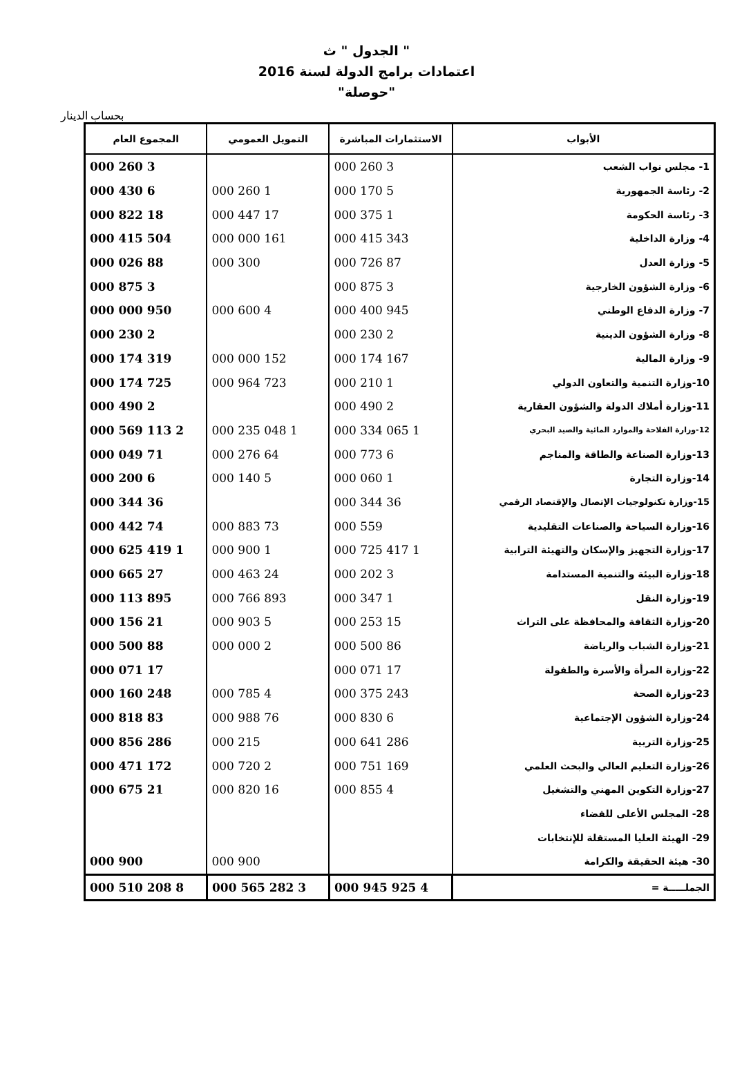الجدول " ث "
اعتمادات برامج الدولة لسنة 2016
"حوصلة"
بحساب الدينار
| الأبواب | الاستثمارات المباشرة | التمويل العمومي | المجموع العام |
| --- | --- | --- | --- |
| 1- مجلس نواب الشعب | 3 260 000 | | 3 260 000 |
| 2- رئاسة الجمهورية | 5 170 000 | 1 260 000 | 6 430 000 |
| 3- رئاسة الحكومة | 1 375 000 | 17 447 000 | 18 822 000 |
| 4- وزارة الداخلية | 343 415 000 | 161 000 000 | 504 415 000 |
| 5- وزارة العدل | 87 726 000 | 300 000 | 88 026 000 |
| 6- وزارة الشؤون الخارجية | 3 875 000 | | 3 875 000 |
| 7- وزارة الدفاع الوطني | 945 400 000 | 4 600 000 | 950 000 000 |
| 8- وزارة الشؤون الدينية | 2 230 000 | | 2 230 000 |
| 9- وزارة المالية | 167 174 000 | 152 000 000 | 319 174 000 |
| 10-وزارة التنمية والتعاون الدولي | 1 210 000 | 723 964 000 | 725 174 000 |
| 11-وزارة أملاك الدولة والشؤون العقارية | 2 490 000 | | 2 490 000 |
| 12-وزارة الفلاحة والموارد المائية والصيد البحري | 1 065 334 000 | 1 048 235 000 | 2 113 569 000 |
| 13-وزارة الصناعة والطاقة والمناجم | 6 773 000 | 64 276 000 | 71 049 000 |
| 14-وزارة التجارة | 1 060 000 | 5 140 000 | 6 200 000 |
| 15-وزارة تكنولوجيات الإتصال والإقتصاد الرقمي | 36 344 000 | | 36 344 000 |
| 16-وزارة السياحة والصناعات التقليدية | 559 000 | 73 883 000 | 74 442 000 |
| 17-وزارة التجهيز والإسكان والتهيئة الترابية | 1 417 725 000 | 1 900 000 | 1 419 625 000 |
| 18-وزارة البيئة والتنمية المستدامة | 3 202 000 | 24 463 000 | 27 665 000 |
| 19-وزارة النقل | 1 347 000 | 893 766 000 | 895 113 000 |
| 20-وزارة الثقافة والمحافظة على التراث | 15 253 000 | 5 903 000 | 21 156 000 |
| 21-وزارة الشباب والرياضة | 86 500 000 | 2 000 000 | 88 500 000 |
| 22-وزارة المرأة والأسرة والطفولة | 17 071 000 | | 17 071 000 |
| 23-وزارة الصحة | 243 375 000 | 4 785 000 | 248 160 000 |
| 24-وزارة الشؤون الإجتماعية | 6 830 000 | 76 988 000 | 83 818 000 |
| 25-وزارة التربية | 286 641 000 | 215 000 | 286 856 000 |
| 26-وزارة التعليم العالي والبحث العلمي | 169 751 000 | 2 720 000 | 172 471 000 |
| 27-وزارة التكوين المهني والتشغيل | 4 855 000 | 16 820 000 | 21 675 000 |
| 28- المجلس الأعلى للقضاء | | | |
| 29- الهيئة العليا المستقلة للإنتخابات | | | |
| 30- هيئة الحقيقة والكرامة | | 900 000 | 900 000 |
| الجملـــــة = | 4 925 945 000 | 3 282 565 000 | 8 208 510 000 |